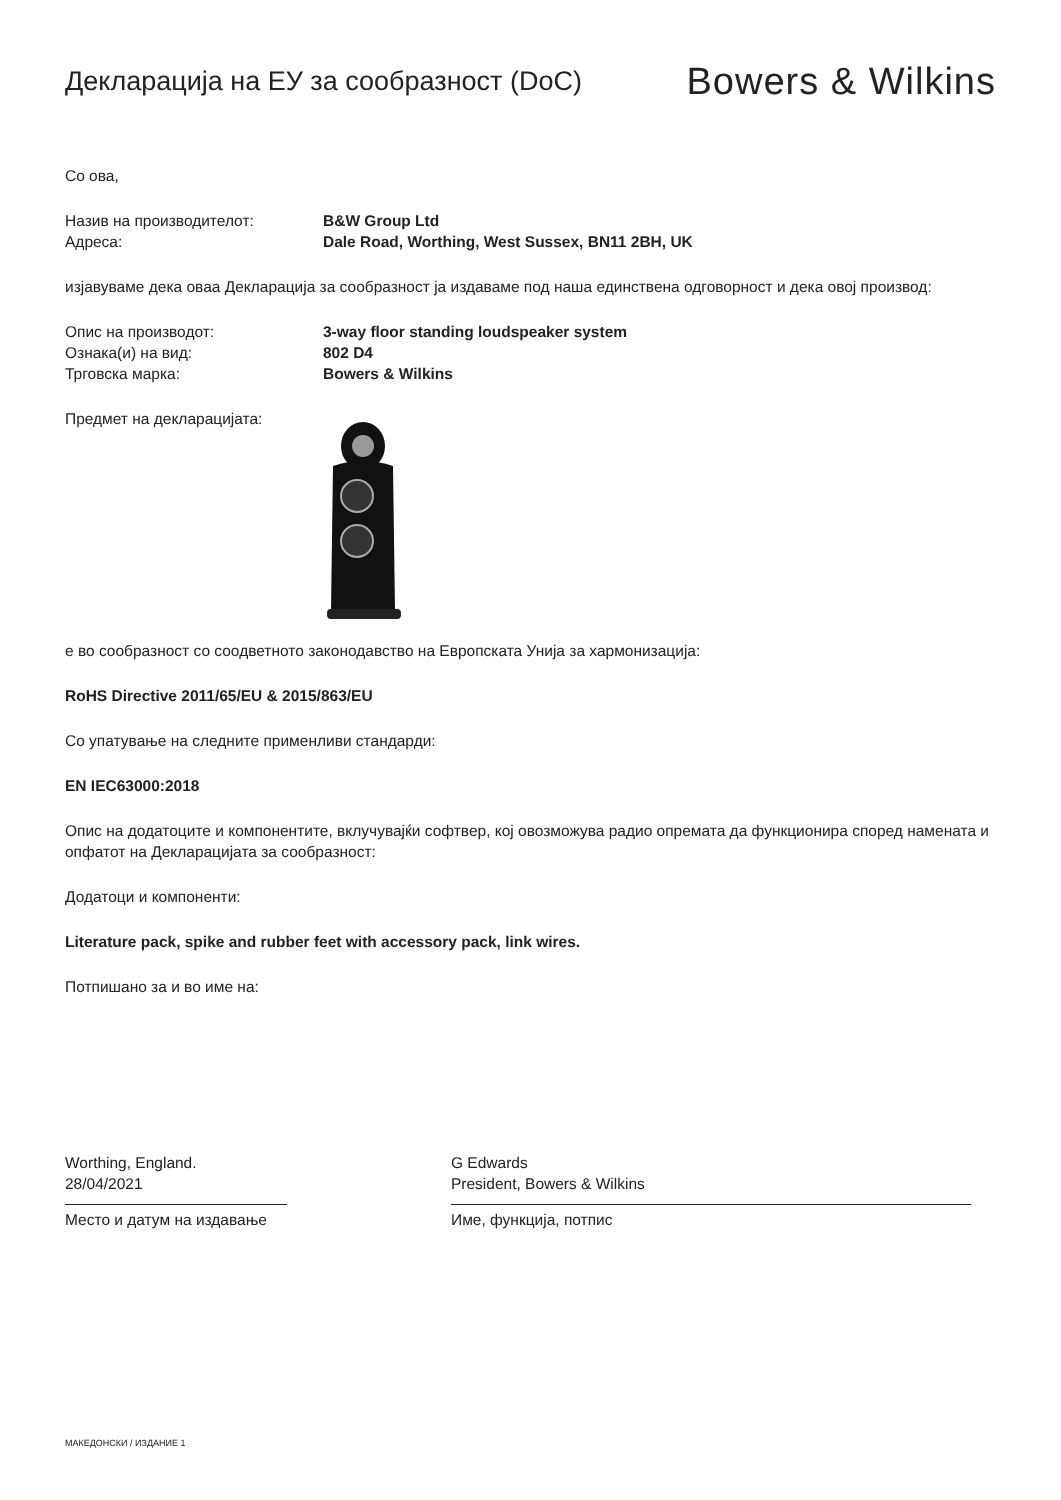Декларација на ЕУ за сообразност (DoC)
Bowers & Wilkins
Со ова,
Назив на производителот: B&W Group Ltd
Адреса: Dale Road, Worthing, West Sussex, BN11 2BH, UK
изјавуваме дека оваа Декларација за сообразност ја издаваме под наша единствена одговорност и дека овој производ:
Опис на производот: 3-way floor standing loudspeaker system
Ознака(и) на вид: 802 D4
Трговска марка: Bowers & Wilkins
Предмет на декларацијата:
е во сообразност со соодветното законодавство на Европската Унија за хармонизација:
RoHS Directive 2011/65/EU & 2015/863/EU
Со упатување на следните применливи стандарди:
EN IEC63000:2018
Опис на додатоците и компонентите, вклучувајќи софтвер, кој овозможува радио опремата да функционира според намената и опфатот на Декларацијата за сообразност:
Додатоци и компоненти:
Literature pack, spike and rubber feet with accessory pack, link wires.
Потпишано за и во име на:
Worthing, England.
28/04/2021
Место и датум на издавање
G Edwards
President, Bowers & Wilkins
Име, функција, потпис
МАКЕДОНСКИ / ИЗДАНИЕ 1